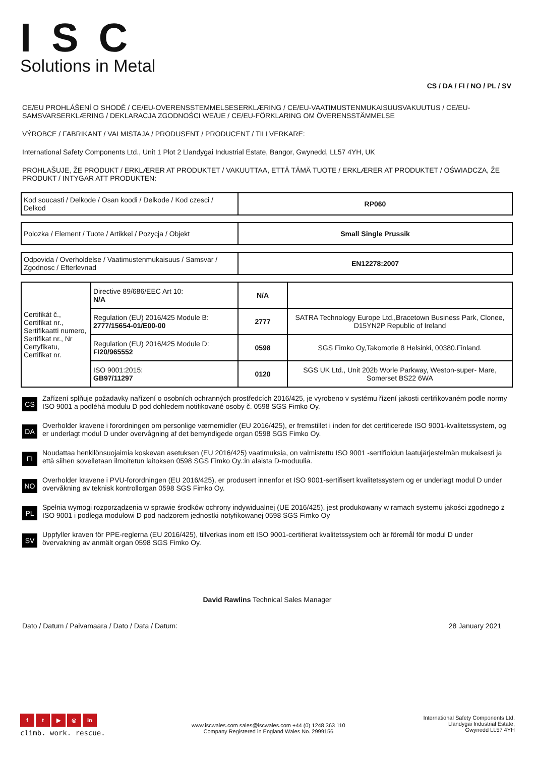ISC
Solutions in Metal
CS / DA / FI / NO / PL / SV
CE/EU PROHLÁŠENÍ O SHODĚ / CE/EU-OVERENSSTEMMELSESERKLÆRING / CE/EU-VAATIMUSTENMUKAISUUSVAKUUTUS / CE/EU-SAMSVARSERKLÆRING / DEKLARACJA ZGODNOŚCI WE/UE / CE/EU-FÖRKLARING OM ÖVERENSSTÄMMELSE
VÝROBCE / FABRIKANT / VALMISTAJA / PRODUSENT / PRODUCENT / TILLVERKARE:
International Safety Components Ltd., Unit 1 Plot 2 Llandygai Industrial Estate, Bangor, Gwynedd, LL57 4YH, UK
PROHLAŠUJE, ŽE PRODUKT / ERKLÆRER AT PRODUKTET / VAKUUTTAA, ETTÄ TÄMÄ TUOTE / ERKLÆRER AT PRODUKTET / OŚWIADCZA, ŽE PRODUKT / INTYGAR ATT PRODUKTEN:
| Kod soucasti / Delkode / Osan koodi / Delkode / Kod czesci / Delkod | RP060 |
| Polozka / Element / Tuote / Artikkel / Pozycja / Objekt | Small Single Prussik |
| Odpovida / Overholdelse / Vaatimustenmukaisuus / Samsvar / Zgodnosc / Efterlevnad | EN12278:2007 |
| Certifikát č., Certifikat nr., Sertifikaatti numero, Sertifikat nr., Nr Certyfikatu, Certifikat nr. | Directive 89/686/EEC Art 10: N/A | N/A | |
| | Regulation (EU) 2016/425 Module B: 2777/15654-01/E00-00 | 2777 | SATRA Technology Europe Ltd.,Bracetown Business Park, Clonee, D15YN2P Republic of Ireland |
| | Regulation (EU) 2016/425 Module D: FI20/965552 | 0598 | SGS Fimko Oy,Takomotie 8 Helsinki, 00380.Finland. |
| | ISO 9001:2015: GB97/11297 | 0120 | SGS UK Ltd., Unit 202b Worle Parkway, Weston-super- Mare, Somerset BS22 6WA |
CS
Zařízení splňuje požadavky nařízení o osobních ochranných prostředcích 2016/425, je vyrobeno v systému řízení jakosti certifikovaném podle normy ISO 9001 a podléhá modulu D pod dohledem notifikované osoby č. 0598 SGS Fimko Oy.
DA
Overholder kravene i forordningen om personlige værnemidler (EU 2016/425), er fremstillet i inden for det certificerede ISO 9001-kvalitetssystem, og er underlagt modul D under overvågning af det bemyndigede organ 0598 SGS Fimko Oy.
FI
Noudattaa henkilönsuojaimia koskevan asetuksen (EU 2016/425) vaatimuksia, on valmistettu ISO 9001 -sertifioidun laatujärjestelmän mukaisesti ja että siihen sovelletaan ilmoitetun laitoksen 0598 SGS Fimko Oy.:in alaista D-moduulia.
NO
Overholder kravene i PVU-forordningen (EU 2016/425), er produsert innenfor et ISO 9001-sertifisert kvalitetssystem og er underlagt modul D under overvåkning av teknisk kontrollorgan 0598 SGS Fimko Oy.
PL
Spełnia wymogi rozporządzenia w sprawie środków ochrony indywidualnej (UE 2016/425), jest produkowany w ramach systemu jakości zgodnego z ISO 9001 i podlega modułowi D pod nadzorem jednostki notyfikowanej 0598 SGS Fimko Oy
SV
Uppfyller kraven för PPE-reglerna (EU 2016/425), tillverkas inom ett ISO 9001-certifierat kvalitetssystem och är föremål för modul D under övervakning av anmält organ 0598 SGS Fimko Oy.
David Rawlins Technical Sales Manager
Dato / Datum / Paivamaara / Dato / Data / Datum: 28 January 2021
ft ▶ ◎ in
climb. work. rescue.
www.iscwales.com sales@iscwales.com +44 (0) 1248 363 110
Company Registered in England Wales No. 2999156
International Safety Components Ltd.
Llandygai Industrial Estate,
Gwynedd LL57 4YH